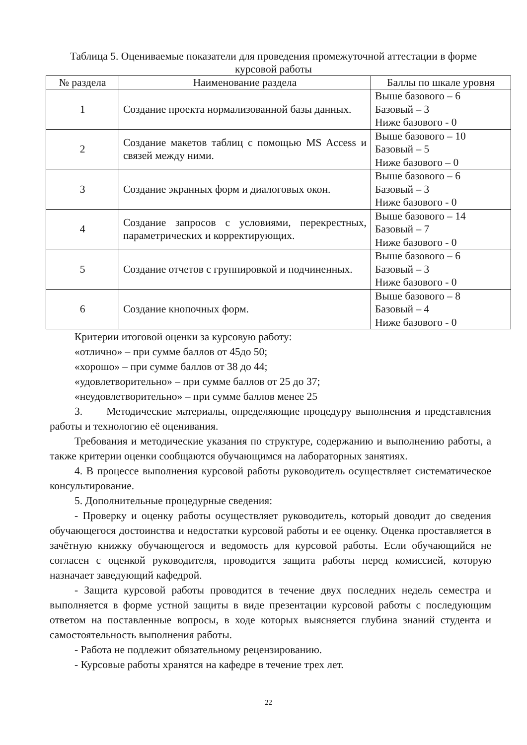Таблица 5. Оцениваемые показатели для проведения промежуточной аттестации в форме курсовой работы
| № раздела | Наименование раздела | Баллы по шкале уровня |
| --- | --- | --- |
| 1 | Создание проекта нормализованной базы данных. | Выше базового – 6 Базовый – 3 Ниже базового - 0 |
| 2 | Создание макетов таблиц с помощью MS Access и связей между ними. | Выше базового – 10 Базовый – 5 Ниже базового – 0 |
| 3 | Создание экранных форм и диалоговых окон. | Выше базового – 6 Базовый – 3 Ниже базового - 0 |
| 4 | Создание запросов с условиями, перекрестных, параметрических и корректирующих. | Выше базового – 14 Базовый – 7 Ниже базового - 0 |
| 5 | Создание отчетов с группировкой и подчиненных. | Выше базового – 6 Базовый – 3 Ниже базового - 0 |
| 6 | Создание кнопочных форм. | Выше базового – 8 Базовый – 4 Ниже базового - 0 |
Критерии итоговой оценки за курсовую работу:
«отлично» – при сумме баллов от 45до 50;
«хорошо» – при сумме баллов от 38 до 44;
«удовлетворительно» – при сумме баллов от 25 до 37;
«неудовлетворительно» – при сумме баллов менее 25
3. Методические материалы, определяющие процедуру выполнения и представления работы и технологию её оценивания.
Требования и методические указания по структуре, содержанию и выполнению работы, а также критерии оценки сообщаются обучающимся на лабораторных занятиях.
4. В процессе выполнения курсовой работы руководитель осуществляет систематическое консультирование.
5. Дополнительные процедурные сведения:
- Проверку и оценку работы осуществляет руководитель, который доводит до сведения обучающегося достоинства и недостатки курсовой работы и ее оценку. Оценка проставляется в зачётную книжку обучающегося и ведомость для курсовой работы. Если обучающийся не согласен с оценкой руководителя, проводится защита работы перед комиссией, которую назначает заведующий кафедрой.
- Защита курсовой работы проводится в течение двух последних недель семестра и выполняется в форме устной защиты в виде презентации курсовой работы с последующим ответом на поставленные вопросы, в ходе которых выясняется глубина знаний студента и самостоятельность выполнения работы.
- Работа не подлежит обязательному рецензированию.
- Курсовые работы хранятся на кафедре в течение трех лет.
22